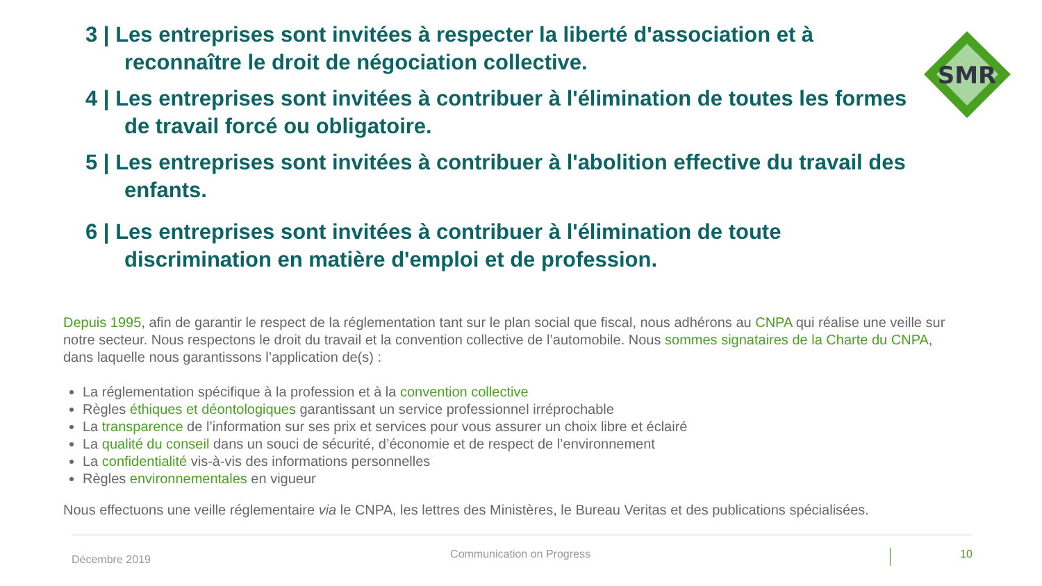3 | Les entreprises sont invitées à respecter la liberté d'association et à reconnaître le droit de négociation collective.
4 | Les entreprises sont invitées à contribuer à l'élimination de toutes les formes de travail forcé ou obligatoire.
5 | Les entreprises sont invitées à contribuer à l'abolition effective du travail des enfants.
6 | Les entreprises sont invitées à contribuer à l'élimination de toute discrimination en matière d'emploi et de profession.
SMR
Depuis 1995, afin de garantir le respect de la réglementation tant sur le plan social que fiscal, nous adhérons au CNPA qui réalise une veille sur notre secteur. Nous respectons le droit du travail et la convention collective de l’automobile. Nous sommes signataires de la Charte du CNPA, dans laquelle nous garantissons l’application de(s) :
La réglementation spécifique à la profession et à la convention collective
Règles éthiques et déontologiques garantissant un service professionnel irréprochable
La transparence de l’information sur ses prix et services pour vous assurer un choix libre et éclairé
La qualité du conseil dans un souci de sécurité, d’économie et de respect de l’environnement
La confidentialité vis-à-vis des informations personnelles
Règles environnementales en vigueur
Nous effectuons une veille réglementaire via le CNPA, les lettres des Ministères, le Bureau Veritas et des publications spécialisées.
Décembre 2019 Communication on Progress 10